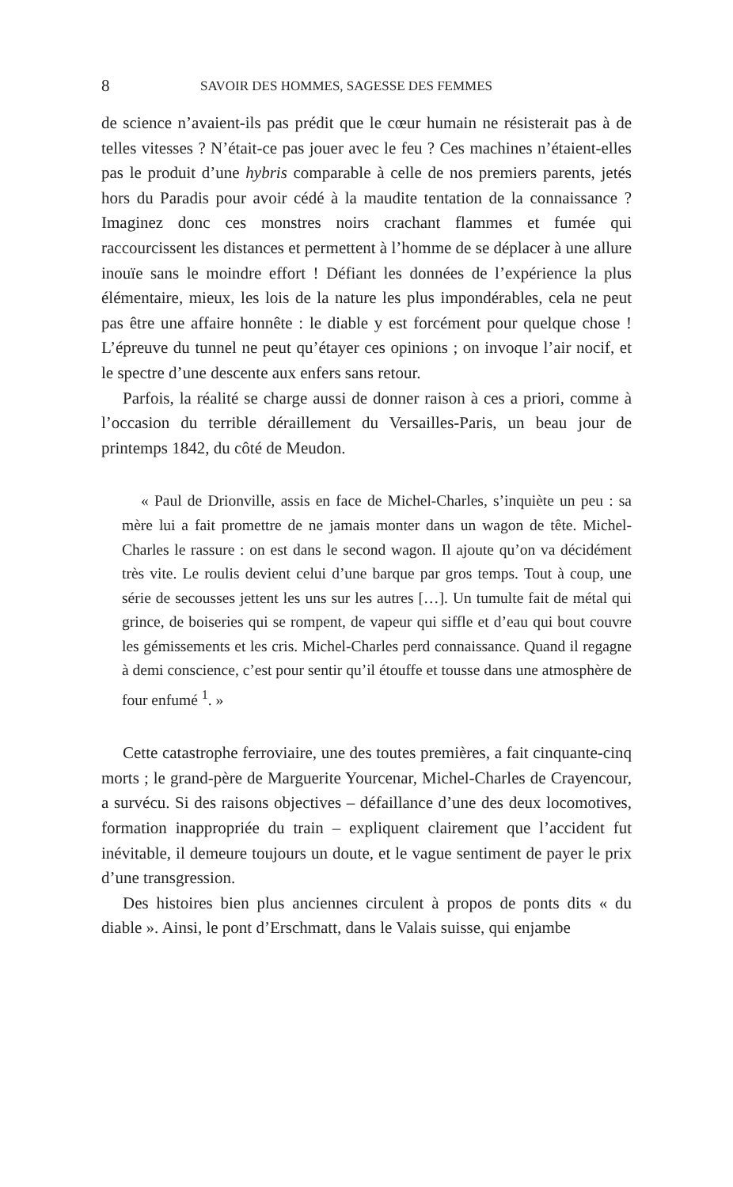8 SAVOIR DES HOMMES, SAGESSE DES FEMMES
de science n’avaient-ils pas prédit que le cœur humain ne résisterait pas à de telles vitesses ? N’était-ce pas jouer avec le feu ? Ces machines n’étaient-elles pas le produit d’une hybris comparable à celle de nos premiers parents, jetés hors du Paradis pour avoir cédé à la maudite tentation de la connaissance ? Imaginez donc ces monstres noirs crachant flammes et fumée qui raccourcissent les distances et permettent à l’homme de se déplacer à une allure inouïe sans le moindre effort ! Défiant les données de l’expérience la plus élémentaire, mieux, les lois de la nature les plus impondérables, cela ne peut pas être une affaire honnête : le diable y est forcément pour quelque chose ! L’épreuve du tunnel ne peut qu’étayer ces opinions ; on invoque l’air nocif, et le spectre d’une descente aux enfers sans retour.
Parfois, la réalité se charge aussi de donner raison à ces a priori, comme à l’occasion du terrible déraillement du Versailles-Paris, un beau jour de printemps 1842, du côté de Meudon.
« Paul de Drionville, assis en face de Michel-Charles, s’inquiète un peu : sa mère lui a fait promettre de ne jamais monter dans un wagon de tête. Michel-Charles le rassure : on est dans le second wagon. Il ajoute qu’on va décidément très vite. Le roulis devient celui d’une barque par gros temps. Tout à coup, une série de secousses jettent les uns sur les autres […]. Un tumulte fait de métal qui grince, de boiseries qui se rompent, de vapeur qui siffle et d’eau qui bout couvre les gémissements et les cris. Michel-Charles perd connaissance. Quand il regagne à demi conscience, c’est pour sentir qu’il étouffe et tousse dans une atmosphère de four enfumé <sup>1</sup>. »
Cette catastrophe ferroviaire, une des toutes premières, a fait cinquante-cinq morts ; le grand-père de Marguerite Yourcenar, Michel-Charles de Crayencour, a survécu. Si des raisons objectives – défaillance d’une des deux locomotives, formation inappropriée du train – expliquent clairement que l’accident fut inévitable, il demeure toujours un doute, et le vague sentiment de payer le prix d’une transgression.
Des histoires bien plus anciennes circulent à propos de ponts dits « du diable ». Ainsi, le pont d’Erschmatt, dans le Valais suisse, qui enjambe